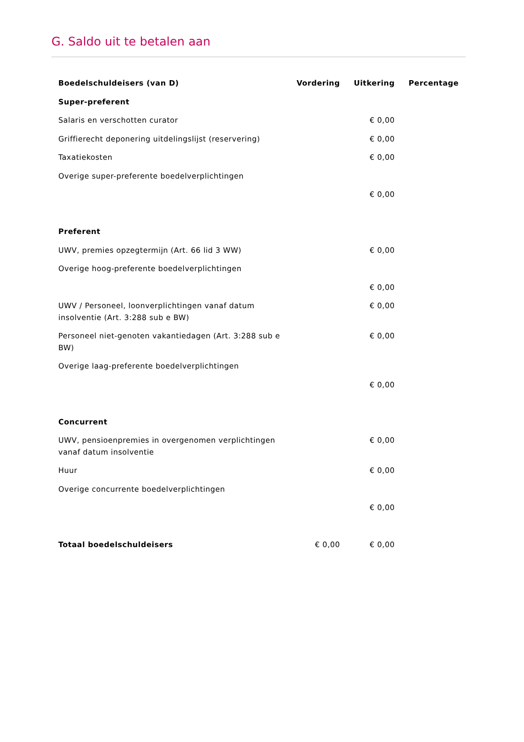G. Saldo uit te betalen aan
| Boedelschuldeisers (van D) | Vordering | Uitkering | Percentage |
| --- | --- | --- | --- |
| Super-preferent | | | |
| Salaris en verschotten curator | | € 0,00 | |
| Griffierecht deponering uitdelingslijst (reservering) | | € 0,00 | |
| Taxatiekosten | | € 0,00 | |
| Overige super-preferente boedelverplichtingen | | | |
| | | € 0,00 | |
| Preferent | | | |
| UWV, premies opzegtermijn (Art. 66 lid 3 WW) | | € 0,00 | |
| Overige hoog-preferente boedelverplichtingen | | | |
| | | € 0,00 | |
| UWV / Personeel, loonverplichtingen vanaf datum insolventie (Art. 3:288 sub e BW) | | € 0,00 | |
| Personeel niet-genoten vakantiedagen (Art. 3:288 sub e BW) | | € 0,00 | |
| Overige laag-preferente boedelverplichtingen | | | |
| | | € 0,00 | |
| Concurrent | | | |
| UWV, pensioenpremies in overgenomen verplichtingen vanaf datum insolventie | | € 0,00 | |
| Huur | | € 0,00 | |
| Overige concurrente boedelverplichtingen | | | |
| | | € 0,00 | |
| Totaal boedelschuldeisers | € 0,00 | € 0,00 | |